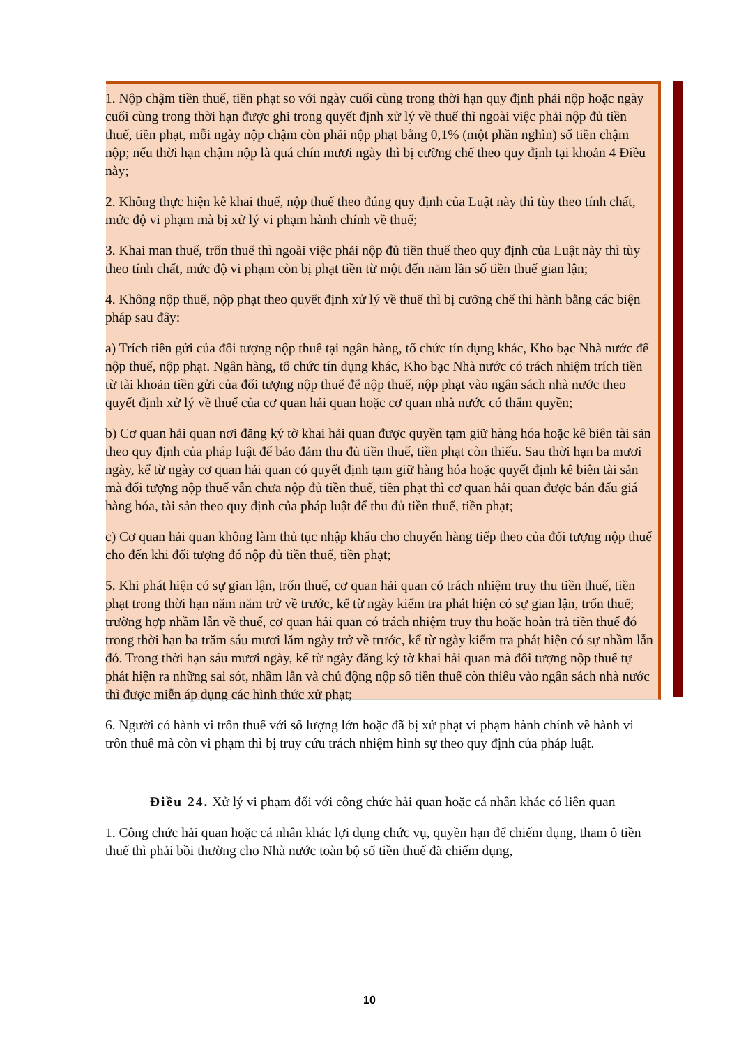1. Nộp chậm tiền thuế, tiền phạt so với ngày cuối cùng trong thời hạn quy định phải nộp hoặc ngày cuối cùng trong thời hạn được ghi trong quyết định xử lý về thuế thì ngoài việc phải nộp đủ tiền thuế, tiền phạt, mỗi ngày nộp chậm còn phải nộp phạt bằng 0,1% (một phần nghìn) số tiền chậm nộp; nếu thời hạn chậm nộp là quá chín mươi ngày thì bị cưỡng chế theo quy định tại khoản 4 Điều này;
2. Không thực hiện kê khai thuế, nộp thuế theo đúng quy định của Luật này thì tùy theo tính chất, mức độ vi phạm mà bị xử lý vi phạm hành chính về thuế;
3. Khai man thuế, trốn thuế thì ngoài việc phải nộp đủ tiền thuế theo quy định của Luật này thì tùy theo tính chất, mức độ vi phạm còn bị phạt tiền từ một đến năm lần số tiền thuế gian lận;
4. Không nộp thuế, nộp phạt theo quyết định xử lý về thuế thì bị cưỡng chế thi hành bằng các biện pháp sau đây:
a) Trích tiền gửi của đối tượng nộp thuế tại ngân hàng, tổ chức tín dụng khác, Kho bạc Nhà nước để nộp thuế, nộp phạt. Ngân hàng, tổ chức tín dụng khác, Kho bạc Nhà nước có trách nhiệm trích tiền từ tài khoản tiền gửi của đối tượng nộp thuế để nộp thuế, nộp phạt vào ngân sách nhà nước theo quyết định xử lý về thuế của cơ quan hải quan hoặc cơ quan nhà nước có thẩm quyền;
b) Cơ quan hải quan nơi đăng ký tờ khai hải quan được quyền tạm giữ hàng hóa hoặc kê biên tài sản theo quy định của pháp luật để bảo đảm thu đủ tiền thuế, tiền phạt còn thiếu. Sau thời hạn ba mươi ngày, kể từ ngày cơ quan hải quan có quyết định tạm giữ hàng hóa hoặc quyết định kê biên tài sản mà đối tượng nộp thuế vẫn chưa nộp đủ tiền thuế, tiền phạt thì cơ quan hải quan được bán đấu giá hàng hóa, tài sản theo quy định của pháp luật để thu đủ tiền thuế, tiền phạt;
c) Cơ quan hải quan không làm thủ tục nhập khẩu cho chuyến hàng tiếp theo của đối tượng nộp thuế cho đến khi đối tượng đó nộp đủ tiền thuế, tiền phạt;
5. Khi phát hiện có sự gian lận, trốn thuế, cơ quan hải quan có trách nhiệm truy thu tiền thuế, tiền phạt trong thời hạn năm năm trở về trước, kể từ ngày kiểm tra phát hiện có sự gian lận, trốn thuế; trường hợp nhầm lẫn về thuế, cơ quan hải quan có trách nhiệm truy thu hoặc hoàn trả tiền thuế đó trong thời hạn ba trăm sáu mươi lăm ngày trở về trước, kể từ ngày kiểm tra phát hiện có sự nhầm lẫn đó. Trong thời hạn sáu mươi ngày, kể từ ngày đăng ký tờ khai hải quan mà đối tượng nộp thuế tự phát hiện ra những sai sót, nhầm lẫn và chủ động nộp số tiền thuế còn thiếu vào ngân sách nhà nước thì được miễn áp dụng các hình thức xử phạt;
6. Người có hành vi trốn thuế với số lượng lớn hoặc đã bị xử phạt vi phạm hành chính về hành vi trốn thuế mà còn vi phạm thì bị truy cứu trách nhiệm hình sự theo quy định của pháp luật.
Điều 24. Xử lý vi phạm đối với công chức hải quan hoặc cá nhân khác có liên quan
1. Công chức hải quan hoặc cá nhân khác lợi dụng chức vụ, quyền hạn để chiếm dụng, tham ô tiền thuế thì phải bồi thường cho Nhà nước toàn bộ số tiền thuế đã chiếm dụng,
10